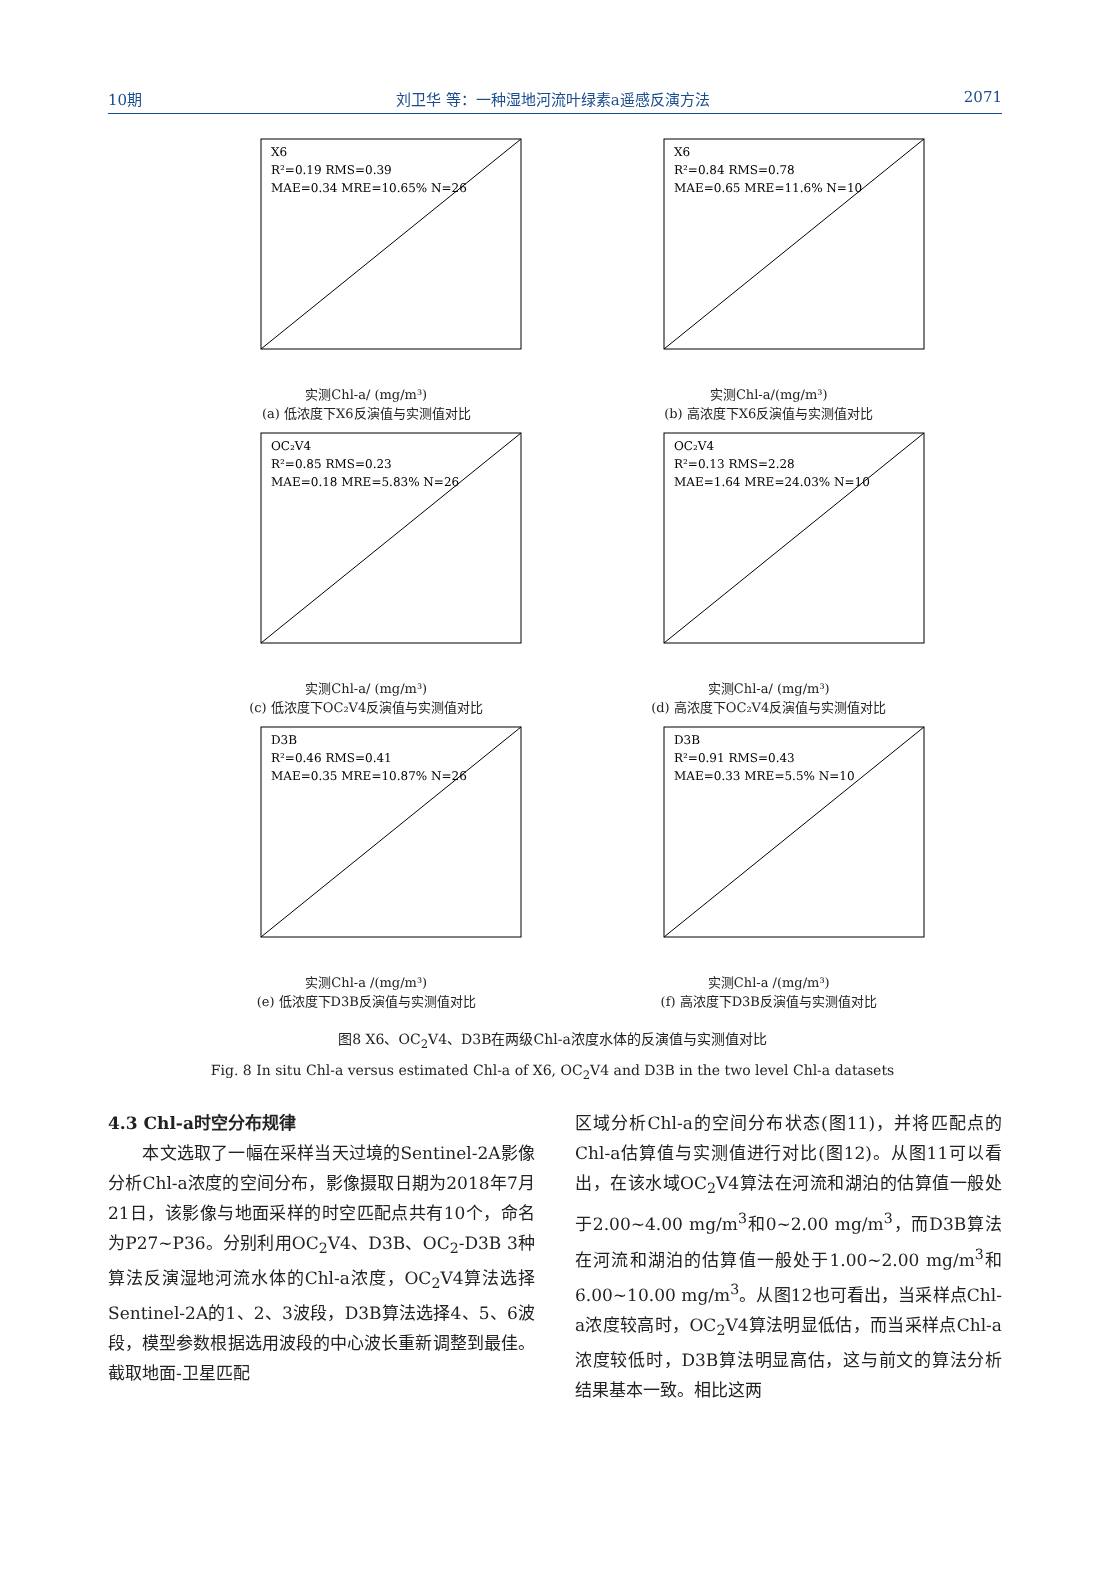10期 刘卫华 等：一种湿地河流叶绿素a遥感反演方法 2071
X6
R²=0.19 RMS=0.39
MAE=0.34 MRE=10.65% N=26
实测Chl-a/ (mg/m³)
(a) 低浓度下X6反演值与实测值对比
X6
R²=0.84 RMS=0.78
MAE=0.65 MRE=11.6% N=10
实测Chl-a/(mg/m³)
(b) 高浓度下X6反演值与实测值对比
OC₂V4
R²=0.85 RMS=0.23
MAE=0.18 MRE=5.83% N=26
实测Chl-a/ (mg/m³)
(c) 低浓度下OC₂V4反演值与实测值对比
OC₂V4
R²=0.13 RMS=2.28
MAE=1.64 MRE=24.03% N=10
实测Chl-a/ (mg/m³)
(d) 高浓度下OC₂V4反演值与实测值对比
D3B
R²=0.46 RMS=0.41
MAE=0.35 MRE=10.87% N=26
实测Chl-a /(mg/m³)
(e) 低浓度下D3B反演值与实测值对比
D3B
R²=0.91 RMS=0.43
MAE=0.33 MRE=5.5% N=10
实测Chl-a /(mg/m³)
(f) 高浓度下D3B反演值与实测值对比
图8 X6、OC<sub>2</sub>V4、D3B在两级Chl-a浓度水体的反演值与实测值对比
Fig. 8 In situ Chl-a versus estimated Chl-a of X6, OC<sub>2</sub>V4 and D3B in the two level Chl-a datasets
4.3 Chl-a时空分布规律
　　本文选取了一幅在采样当天过境的Sentinel-2A影像分析Chl-a浓度的空间分布，影像摄取日期为2018年7月21日，该影像与地面采样的时空匹配点共有10个，命名为P27~P36。分别利用OC<sub>2</sub>V4、D3B、OC<sub>2</sub>-D3B 3种算法反演湿地河流水体的Chl-a浓度，OC<sub>2</sub>V4算法选择Sentinel-2A的1、2、3波段，D3B算法选择4、5、6波段，模型参数根据选用波段的中心波长重新调整到最佳。截取地面-卫星匹配
区域分析Chl-a的空间分布状态(图11)，并将匹配点的Chl-a估算值与实测值进行对比(图12)。从图11可以看出，在该水域OC<sub>2</sub>V4算法在河流和湖泊的估算值一般处于2.00~4.00 mg/m<sup>3</sup>和0~2.00 mg/m<sup>3</sup>，而D3B算法在河流和湖泊的估算值一般处于1.00~2.00 mg/m<sup>3</sup>和6.00~10.00 mg/m<sup>3</sup>。从图12也可看出，当采样点Chl-a浓度较高时，OC<sub>2</sub>V4算法明显低估，而当采样点Chl-a浓度较低时，D3B算法明显高估，这与前文的算法分析结果基本一致。相比这两